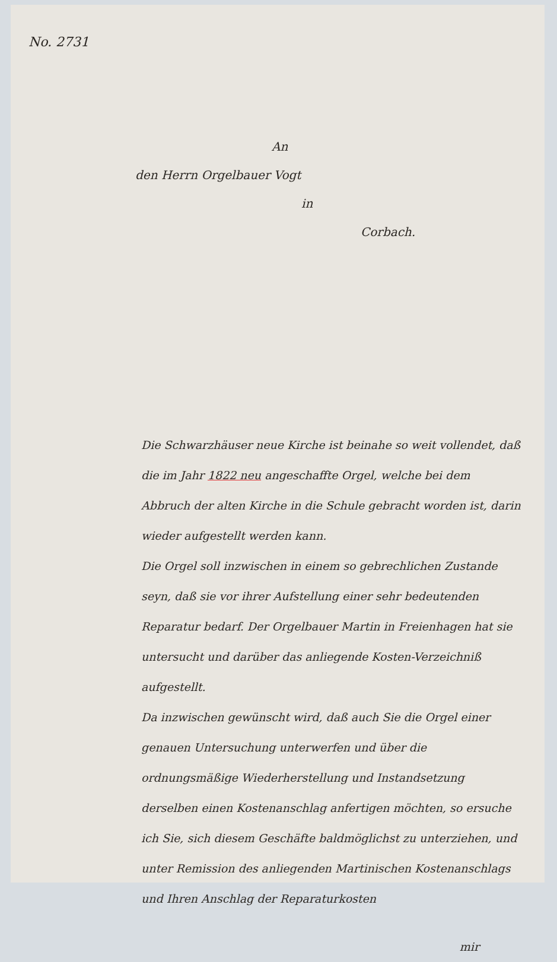No. 2731
An
den Herrn Orgelbauer Vogt
in
Corbach.
Die Schwarzhäuser neue Kirche ist beinahe so weit vollendet, daß die im Jahr 1822 neu angeschaffte Orgel, welche bei dem Abbruch der alten Kirche in die Schule gebracht worden ist, darin wieder aufgestellt werden kann.
Die Orgel soll inzwischen in einem so gebrechlichen Zustande seyn, daß sie vor ihrer Aufstellung einer sehr bedeutenden Reparatur bedarf. Der Orgelbauer Martin in Freienhagen hat sie untersucht und darüber das anliegende Kosten-Verzeichniß aufgestellt.
Da inzwischen gewünscht wird, daß auch Sie die Orgel einer genauen Untersuchung unterwerfen und über die ordnungsmäßige Wiederherstellung und Instandsetzung derselben einen Kostenanschlag anfertigen möchten, so ersuche ich Sie, sich diesem Geschäfte baldmöglichst zu unterziehen, und unter Remission des anliegenden Martinischen Kostenanschlags und Ihren Anschlag der Reparaturkosten
mir